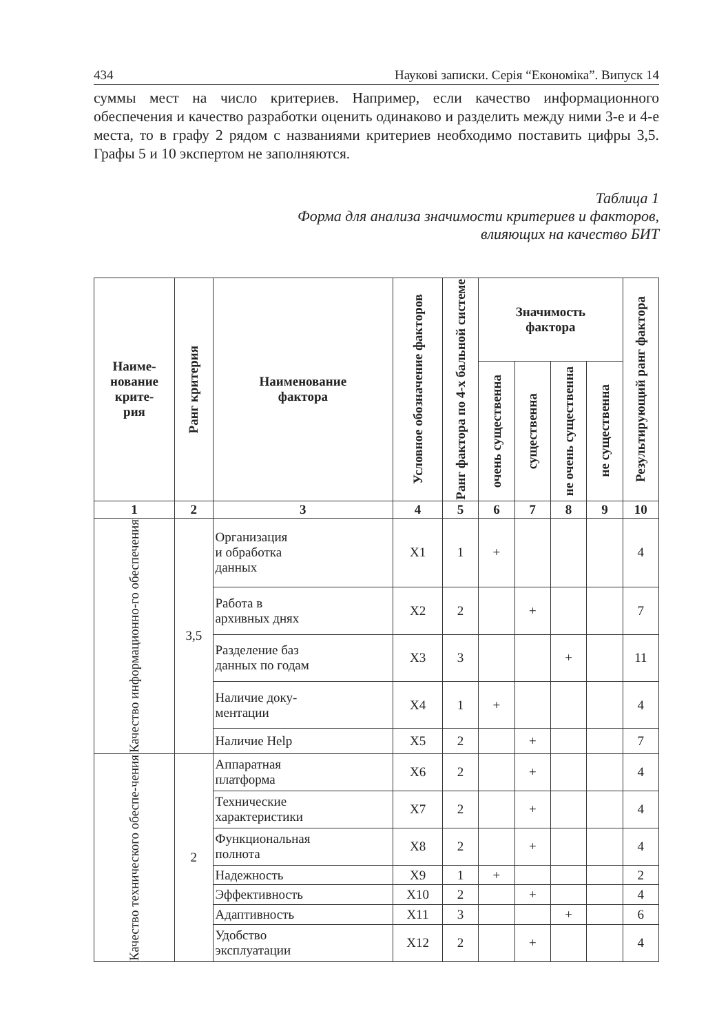434 Наукові записки. Серія “Економіка”. Випуск 14
суммы мест на число критериев. Например, если качество информационного обеспечения и качество разработки оценить одинаково и разделить между ними 3-е и 4-е места, то в графу 2 рядом с названиями критериев необходимо поставить цифры 3,5. Графы 5 и 10 экспертом не заполняются.
Таблица 1
Форма для анализа значимости критериев и факторов,
влияющих на качество БИТ
| Наиме- нование крите- рия | Ранг критерия | Наименование фактора | Условное обозначение факторов | Ранг фактора по 4-х бальной системе | Значимость фактора | | | | Результирующий ранг фактора |
| --- | --- | --- | --- | --- | --- | --- | --- | --- | --- |
| | | | | | очень существенна | существенна | не очень существенна | не существенна | |
| 1 | 2 | 3 | 4 | 5 | 6 | 7 | 8 | 9 | 10 |
| Качество информационно-го обеспечения | 3,5 | Организация и обработка данных | X1 | 1 | + | | | | 4 |
| | | Работа в архивных днях | X2 | 2 | | + | | | 7 |
| | | Разделение баз данных по годам | X3 | 3 | | | + | | 11 |
| | | Наличие доку- ментации | X4 | 1 | + | | | | 4 |
| | | Наличие Help | X5 | 2 | | + | | | 7 |
| Качество технического обеспе-чения | 2 | Аппаратная платформа | X6 | 2 | | + | | | 4 |
| | | Технические характеристики | X7 | 2 | | + | | | 4 |
| | | Функциональная полнота | X8 | 2 | | + | | | 4 |
| | | Надежность | X9 | 1 | + | | | | 2 |
| | | Эффективность | X10 | 2 | | + | | | 4 |
| | | Адаптивность | X11 | 3 | | | + | | 6 |
| | | Удобство эксплуатации | X12 | 2 | | + | | | 4 |